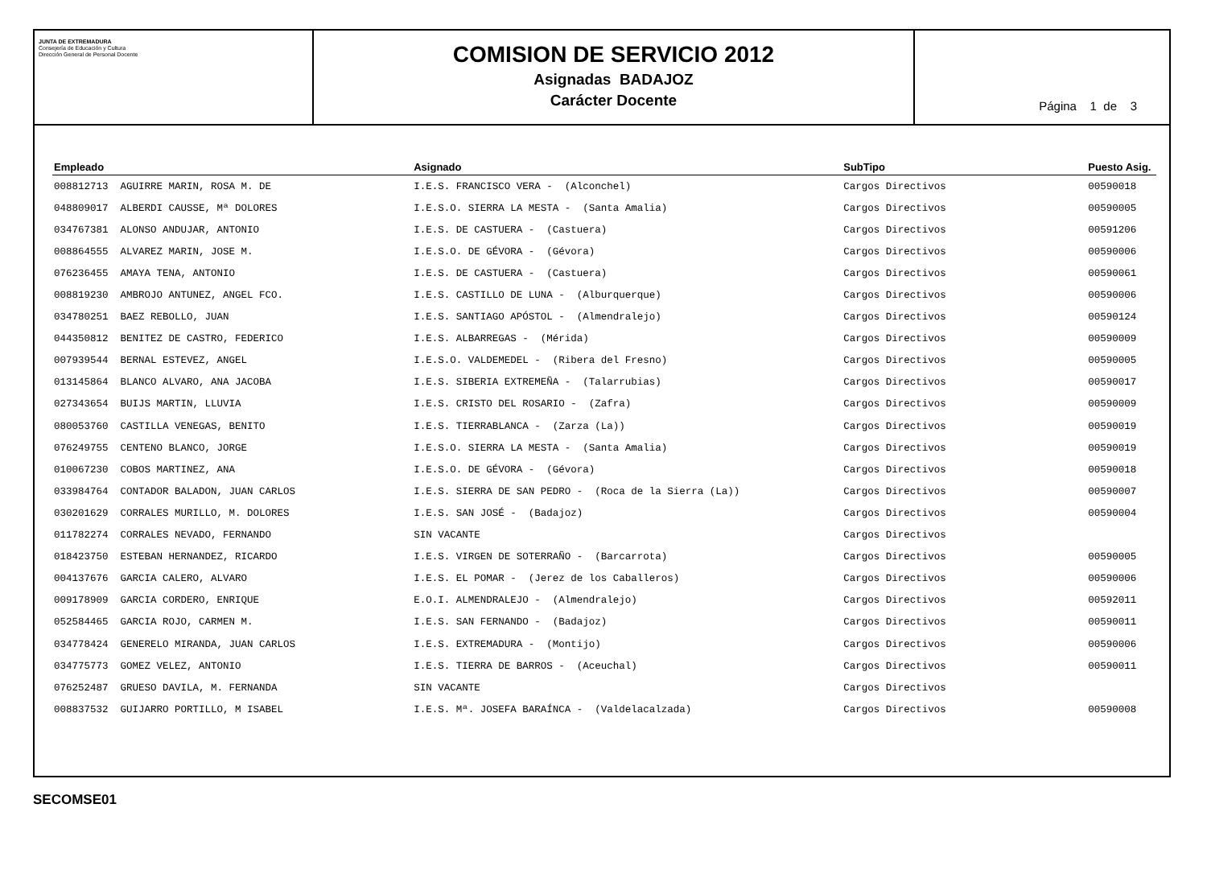JUNTA DE EXTREMADURA
Consejería de Educación y Cultura
Dirección General de Personal Docente
COMISION DE SERVICIO 2012
Asignadas BADAJOZ
Carácter Docente
Página 1 de 3
| Empleado | Asignado | SubTipo | Puesto Asig. |
| --- | --- | --- | --- |
| 008812713 AGUIRRE MARIN, ROSA M. DE | I.E.S. FRANCISCO VERA - (Alconchel) | Cargos Directivos | 00590018 |
| 048809017 ALBERDI CAUSSE, Mª DOLORES | I.E.S.O. SIERRA LA MESTA - (Santa Amalia) | Cargos Directivos | 00590005 |
| 034767381 ALONSO ANDUJAR, ANTONIO | I.E.S. DE CASTUERA - (Castuera) | Cargos Directivos | 00591206 |
| 008864555 ALVAREZ MARIN, JOSE M. | I.E.S.O. DE GÉVORA - (Gévora) | Cargos Directivos | 00590006 |
| 076236455 AMAYA TENA, ANTONIO | I.E.S. DE CASTUERA - (Castuera) | Cargos Directivos | 00590061 |
| 008819230 AMBROJO ANTUNEZ, ANGEL FCO. | I.E.S. CASTILLO DE LUNA - (Alburquerque) | Cargos Directivos | 00590006 |
| 034780251 BAEZ REBOLLO, JUAN | I.E.S. SANTIAGO APÓSTOL - (Almendralejo) | Cargos Directivos | 00590124 |
| 044350812 BENITEZ DE CASTRO, FEDERICO | I.E.S. ALBARREGAS - (Mérida) | Cargos Directivos | 00590009 |
| 007939544 BERNAL ESTEVEZ, ANGEL | I.E.S.O. VALDEMEDEL - (Ribera del Fresno) | Cargos Directivos | 00590005 |
| 013145864 BLANCO ALVARO, ANA JACOBA | I.E.S. SIBERIA EXTREMEÑA - (Talarrubias) | Cargos Directivos | 00590017 |
| 027343654 BUIJS MARTIN, LLUVIA | I.E.S. CRISTO DEL ROSARIO - (Zafra) | Cargos Directivos | 00590009 |
| 080053760 CASTILLA VENEGAS, BENITO | I.E.S. TIERRABLANCA - (Zarza (La)) | Cargos Directivos | 00590019 |
| 076249755 CENTENO BLANCO, JORGE | I.E.S.O. SIERRA LA MESTA - (Santa Amalia) | Cargos Directivos | 00590019 |
| 010067230 COBOS MARTINEZ, ANA | I.E.S.O. DE GÉVORA - (Gévora) | Cargos Directivos | 00590018 |
| 033984764 CONTADOR BALADON, JUAN CARLOS | I.E.S. SIERRA DE SAN PEDRO - (Roca de la Sierra (La)) | Cargos Directivos | 00590007 |
| 030201629 CORRALES MURILLO, M. DOLORES | I.E.S. SAN JOSÉ - (Badajoz) | Cargos Directivos | 00590004 |
| 011782274 CORRALES NEVADO, FERNANDO | SIN VACANTE | Cargos Directivos | |
| 018423750 ESTEBAN HERNANDEZ, RICARDO | I.E.S. VIRGEN DE SOTERRAÑO - (Barcarrota) | Cargos Directivos | 00590005 |
| 004137676 GARCIA CALERO, ALVARO | I.E.S. EL POMAR - (Jerez de los Caballeros) | Cargos Directivos | 00590006 |
| 009178909 GARCIA CORDERO, ENRIQUE | E.O.I. ALMENDRALEJO - (Almendralejo) | Cargos Directivos | 00592011 |
| 052584465 GARCIA ROJO, CARMEN M. | I.E.S. SAN FERNANDO - (Badajoz) | Cargos Directivos | 00590011 |
| 034778424 GENERELO MIRANDA, JUAN CARLOS | I.E.S. EXTREMADURA - (Montijo) | Cargos Directivos | 00590006 |
| 034775773 GOMEZ VELEZ, ANTONIO | I.E.S. TIERRA DE BARROS - (Aceuchal) | Cargos Directivos | 00590011 |
| 076252487 GRUESO DAVILA, M. FERNANDA | SIN VACANTE | Cargos Directivos | |
| 008837532 GUIJARRO PORTILLO, M ISABEL | I.E.S. Mª. JOSEFA BARAÍNCA - (Valdelacalzada) | Cargos Directivos | 00590008 |
SECOMSE01